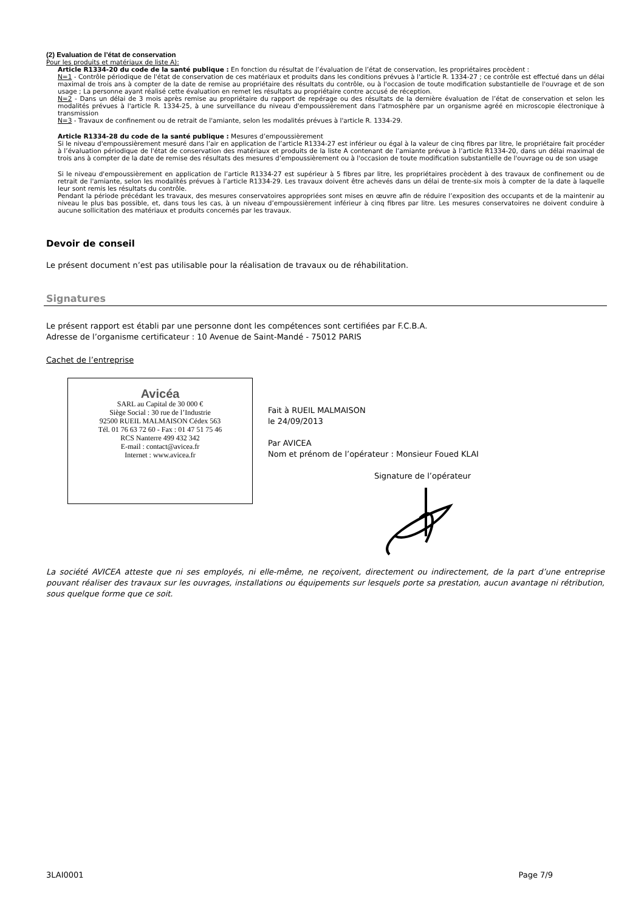(2) Evaluation de l’état de conservation
Pour les produits et matériaux de liste A):
Article R1334-20 du code de la santé publique : En fonction du résultat de l’évaluation de l’état de conservation, les propriétaires procèdent :
N=1 - Contrôle périodique de l'état de conservation de ces matériaux et produits dans les conditions prévues à l'article R. 1334-27 ; ce contrôle est effectué dans un délai maximal de trois ans à compter de la date de remise au propriétaire des résultats du contrôle, ou à l'occasion de toute modification substantielle de l'ouvrage et de son usage ; La personne ayant réalisé cette évaluation en remet les résultats au propriétaire contre accusé de réception.
N=2 - Dans un délai de 3 mois après remise au propriétaire du rapport de repérage ou des résultats de la dernière évaluation de l’état de conservation et selon les modalités prévues à l'article R. 1334-25, à une surveillance du niveau d'empoussièrement dans l'atmosphère par un organisme agréé en microscopie électronique à transmission
N=3 - Travaux de confinement ou de retrait de l'amiante, selon les modalités prévues à l'article R. 1334-29.
Article R1334-28 du code de la santé publique : Mesures d’empoussièrement
Si le niveau d'empoussièrement mesuré dans l’air en application de l’article R1334-27 est inférieur ou égal à la valeur de cinq fibres par litre, le propriétaire fait procéder à l’évaluation périodique de l'état de conservation des matériaux et produits de la liste A contenant de l’amiante prévue à l’article R1334-20, dans un délai maximal de trois ans à compter de la date de remise des résultats des mesures d’empoussièrement ou à l'occasion de toute modification substantielle de l'ouvrage ou de son usage
Si le niveau d'empoussièrement en application de l’article R1334-27 est supérieur à 5 fibres par litre, les propriétaires procèdent à des travaux de confinement ou de retrait de l'amiante, selon les modalités prévues à l’article R1334-29. Les travaux doivent être achevés dans un délai de trente-six mois à compter de la date à laquelle leur sont remis les résultats du contrôle.
Pendant la période précédant les travaux, des mesures conservatoires appropriées sont mises en œuvre afin de réduire l’exposition des occupants et de la maintenir au niveau le plus bas possible, et, dans tous les cas, à un niveau d’empoussièrement inférieur à cinq fibres par litre. Les mesures conservatoires ne doivent conduire à aucune sollicitation des matériaux et produits concernés par les travaux.
Devoir de conseil
Le présent document n’est pas utilisable pour la réalisation de travaux ou de réhabilitation.
Signatures
Le présent rapport est établi par une personne dont les compétences sont certifiées par F.C.B.A.
Adresse de l’organisme certificateur : 10 Avenue de Saint-Mandé - 75012 PARIS
Cachet de l’entreprise
Avicéa
SARL au Capital de 30 000 €
Siège Social : 30 rue de l’Industrie
92500 RUEIL MALMAISON Cédex 563
Tél. 01 76 63 72 60 - Fax : 01 47 51 75 46
RCS Nanterre 499 432 342
E-mail : contact@avicea.fr
Internet : www.avicea.fr
Fait à RUEIL MALMAISON
le 24/09/2013
Par AVICEA
Nom et prénom de l’opérateur : Monsieur Foued KLAI
Signature de l’opérateur
La société AVICEA atteste que ni ses employés, ni elle-même, ne reçoivent, directement ou indirectement, de la part d’une entreprise pouvant réaliser des travaux sur les ouvrages, installations ou équipements sur lesquels porte sa prestation, aucun avantage ni rétribution, sous quelque forme que ce soit.
3LAI0001 Page 7/9